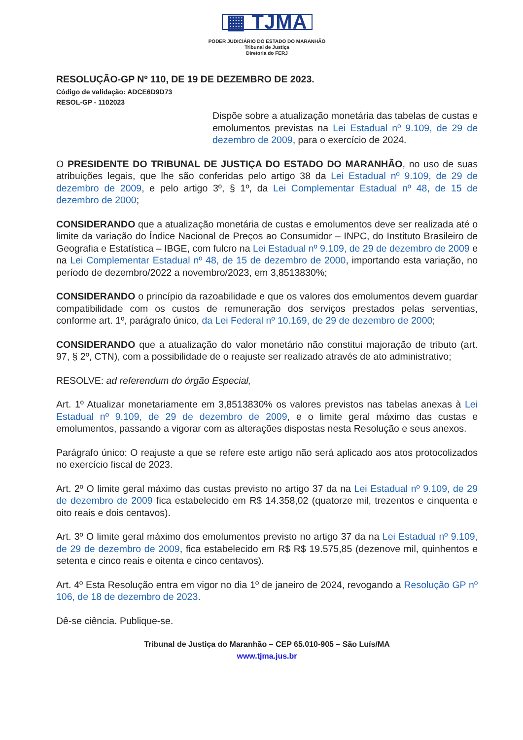▦ TJMA
PODER JUDICIÁRIO DO ESTADO DO MARANHÃO
Tribunal de Justiça
Diretoria do FERJ
RESOLUÇÃO-GP Nº 110, DE 19 DE DEZEMBRO DE 2023.
Código de validação: ADCE6D9D73
RESOL-GP - 1102023
Dispõe sobre a atualização monetária das tabelas de custas e emolumentos previstas na Lei Estadual nº 9.109, de 29 de dezembro de 2009, para o exercício de 2024.
O PRESIDENTE DO TRIBUNAL DE JUSTIÇA DO ESTADO DO MARANHÃO, no uso de suas atribuições legais, que lhe são conferidas pelo artigo 38 da Lei Estadual nº 9.109, de 29 de dezembro de 2009, e pelo artigo 3º, § 1º, da Lei Complementar Estadual nº 48, de 15 de dezembro de 2000;
CONSIDERANDO que a atualização monetária de custas e emolumentos deve ser realizada até o limite da variação do Índice Nacional de Preços ao Consumidor – INPC, do Instituto Brasileiro de Geografia e Estatística – IBGE, com fulcro na Lei Estadual nº 9.109, de 29 de dezembro de 2009 e na Lei Complementar Estadual nº 48, de 15 de dezembro de 2000, importando esta variação, no período de dezembro/2022 a novembro/2023, em 3,8513830%;
CONSIDERANDO o princípio da razoabilidade e que os valores dos emolumentos devem guardar compatibilidade com os custos de remuneração dos serviços prestados pelas serventias, conforme art. 1º, parágrafo único, da Lei Federal nº 10.169, de 29 de dezembro de 2000;
CONSIDERANDO que a atualização do valor monetário não constitui majoração de tributo (art. 97, § 2º, CTN), com a possibilidade de o reajuste ser realizado através de ato administrativo;
RESOLVE: ad referendum do órgão Especial,
Art. 1º Atualizar monetariamente em 3,8513830% os valores previstos nas tabelas anexas à Lei Estadual nº 9.109, de 29 de dezembro de 2009, e o limite geral máximo das custas e emolumentos, passando a vigorar com as alterações dispostas nesta Resolução e seus anexos.
Parágrafo único: O reajuste a que se refere este artigo não será aplicado aos atos protocolizados no exercício fiscal de 2023.
Art. 2º O limite geral máximo das custas previsto no artigo 37 da na Lei Estadual nº 9.109, de 29 de dezembro de 2009 fica estabelecido em R$ 14.358,02 (quatorze mil, trezentos e cinquenta e oito reais e dois centavos).
Art. 3º O limite geral máximo dos emolumentos previsto no artigo 37 da na Lei Estadual nº 9.109, de 29 de dezembro de 2009, fica estabelecido em R$ R$ 19.575,85 (dezenove mil, quinhentos e setenta e cinco reais e oitenta e cinco centavos).
Art. 4º Esta Resolução entra em vigor no dia 1º de janeiro de 2024, revogando a Resolução GP nº 106, de 18 de dezembro de 2023.
Dê-se ciência. Publique-se.
Tribunal de Justiça do Maranhão – CEP 65.010-905 – São Luís/MA
www.tjma.jus.br